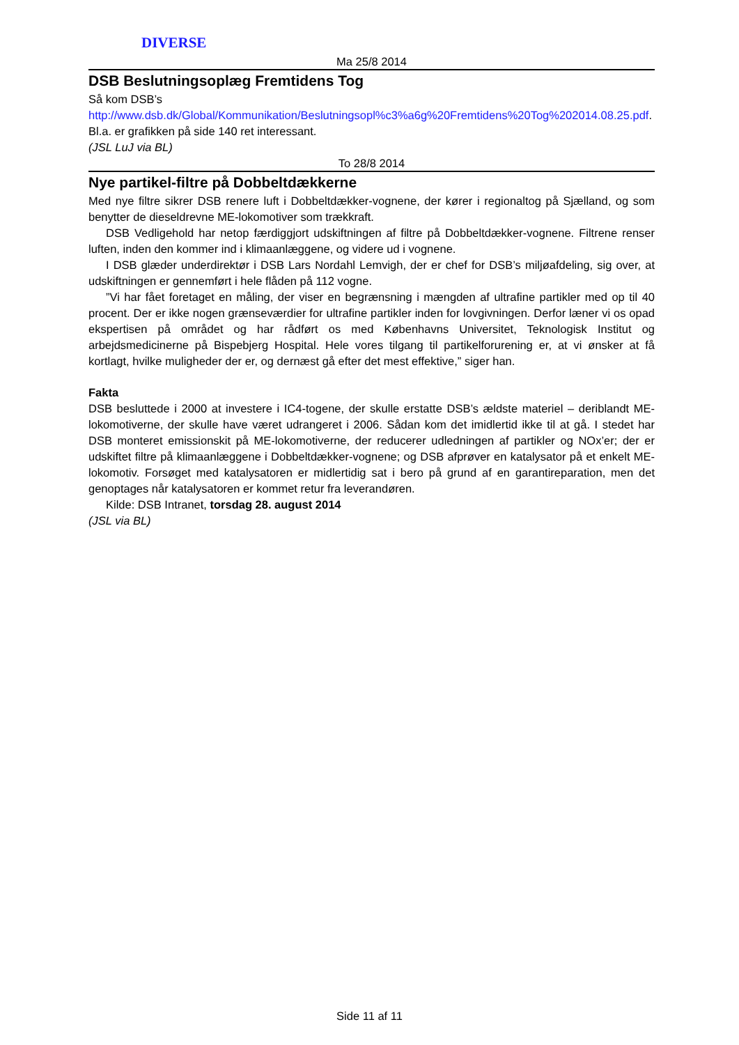DIVERSE
Ma 25/8 2014
DSB Beslutningsoplæg Fremtidens Tog
Så kom DSB’s
http://www.dsb.dk/Global/Kommunikation/Beslutningsopl%c3%a6g%20Fremtidens%20Tog%202014.08.25.pdf. Bl.a. er grafikken på side 140 ret interessant.
(JSL LuJ via BL)
To 28/8 2014
Nye partikel-filtre på Dobbeltdækkerne
Med nye filtre sikrer DSB renere luft i Dobbeltdækker-vognene, der kører i regionaltog på Sjælland, og som benytter de dieseldrevne ME-lokomotiver som trækkraft.
DSB Vedligehold har netop færdiggjort udskiftningen af filtre på Dobbeltdækker-vognene. Filtrene renser luften, inden den kommer ind i klimaanlæggene, og videre ud i vognene.
I DSB glæder underdirektør i DSB Lars Nordahl Lemvigh, der er chef for DSB’s miljøafdeling, sig over, at udskiftningen er gennemført i hele flåden på 112 vogne.
”Vi har fået foretaget en måling, der viser en begrænsning i mængden af ultrafine partikler med op til 40 procent. Der er ikke nogen grænseværdier for ultrafine partikler inden for lovgivningen. Derfor læner vi os opad ekspertisen på området og har rådført os med Københavns Universitet, Teknologisk Institut og arbejdsmedicinerne på Bispebjerg Hospital. Hele vores tilgang til partikelforurening er, at vi ønsker at få kortlagt, hvilke muligheder der er, og dernæst gå efter det mest effektive,” siger han.
Fakta
DSB besluttede i 2000 at investere i IC4-togene, der skulle erstatte DSB’s ældste materiel – deriblandt ME-lokomotiverne, der skulle have været udrangeret i 2006. Sådan kom det imidlertid ikke til at gå. I stedet har DSB monteret emissionskit på ME-lokomotiverne, der reducerer udledningen af partikler og NOx’er; der er udskiftet filtre på klimaanlæggene i Dobbeltdækker-vognene; og DSB afprøver en katalysator på et enkelt ME-lokomotiv. Forsøget med katalysatoren er midlertidig sat i bero på grund af en garantireparation, men det genoptages når katalysatoren er kommet retur fra leverandøren.
Kilde: DSB Intranet, torsdag 28. august 2014
(JSL via BL)
Side 11 af 11